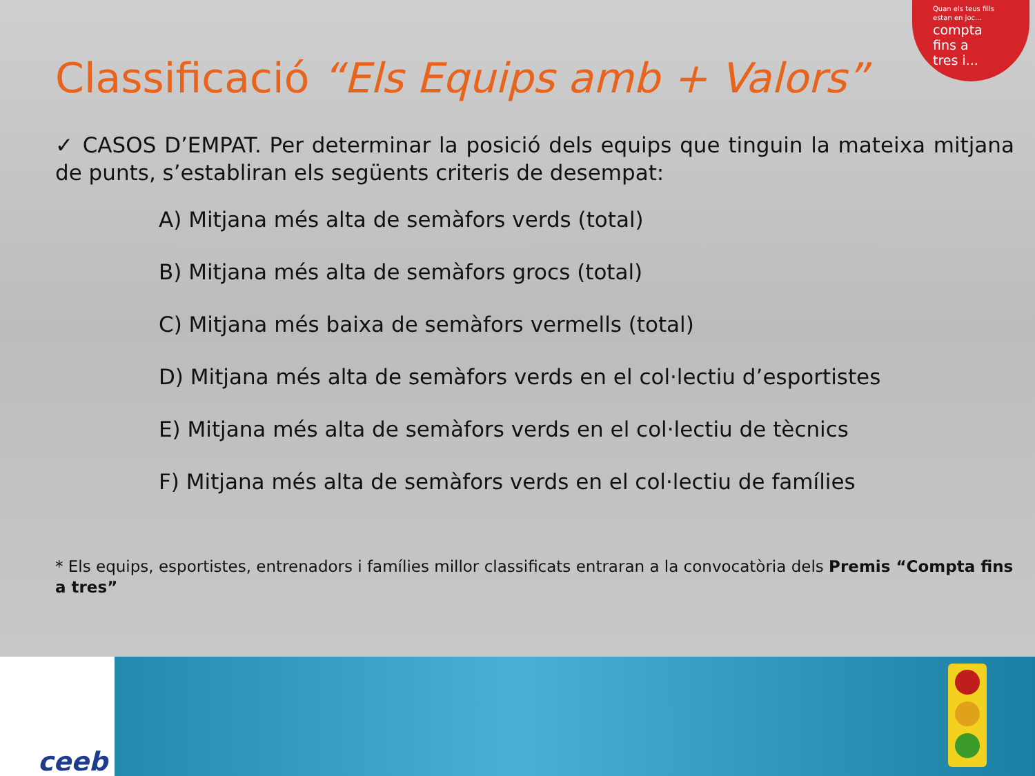Quan els teus fills
estan en joc...
compta
fins a
tres i...
Classificació “Els Equips amb + Valors”
✓ CASOS D’EMPAT. Per determinar la posició dels equips que tinguin la mateixa mitjana de punts, s’establiran els següents criteris de desempat:
A) Mitjana més alta de semàfors verds (total)
B) Mitjana més alta de semàfors grocs (total)
C) Mitjana més baixa de semàfors vermells (total)
D) Mitjana més alta de semàfors verds en el col·lectiu d’esportistes
E) Mitjana més alta de semàfors verds en el col·lectiu de tècnics
F) Mitjana més alta de semàfors verds en el col·lectiu de famílies
* Els equips, esportistes, entrenadors i famílies millor classificats entraran a la convocatòria dels Premis “Compta fins a tres”
ceeb